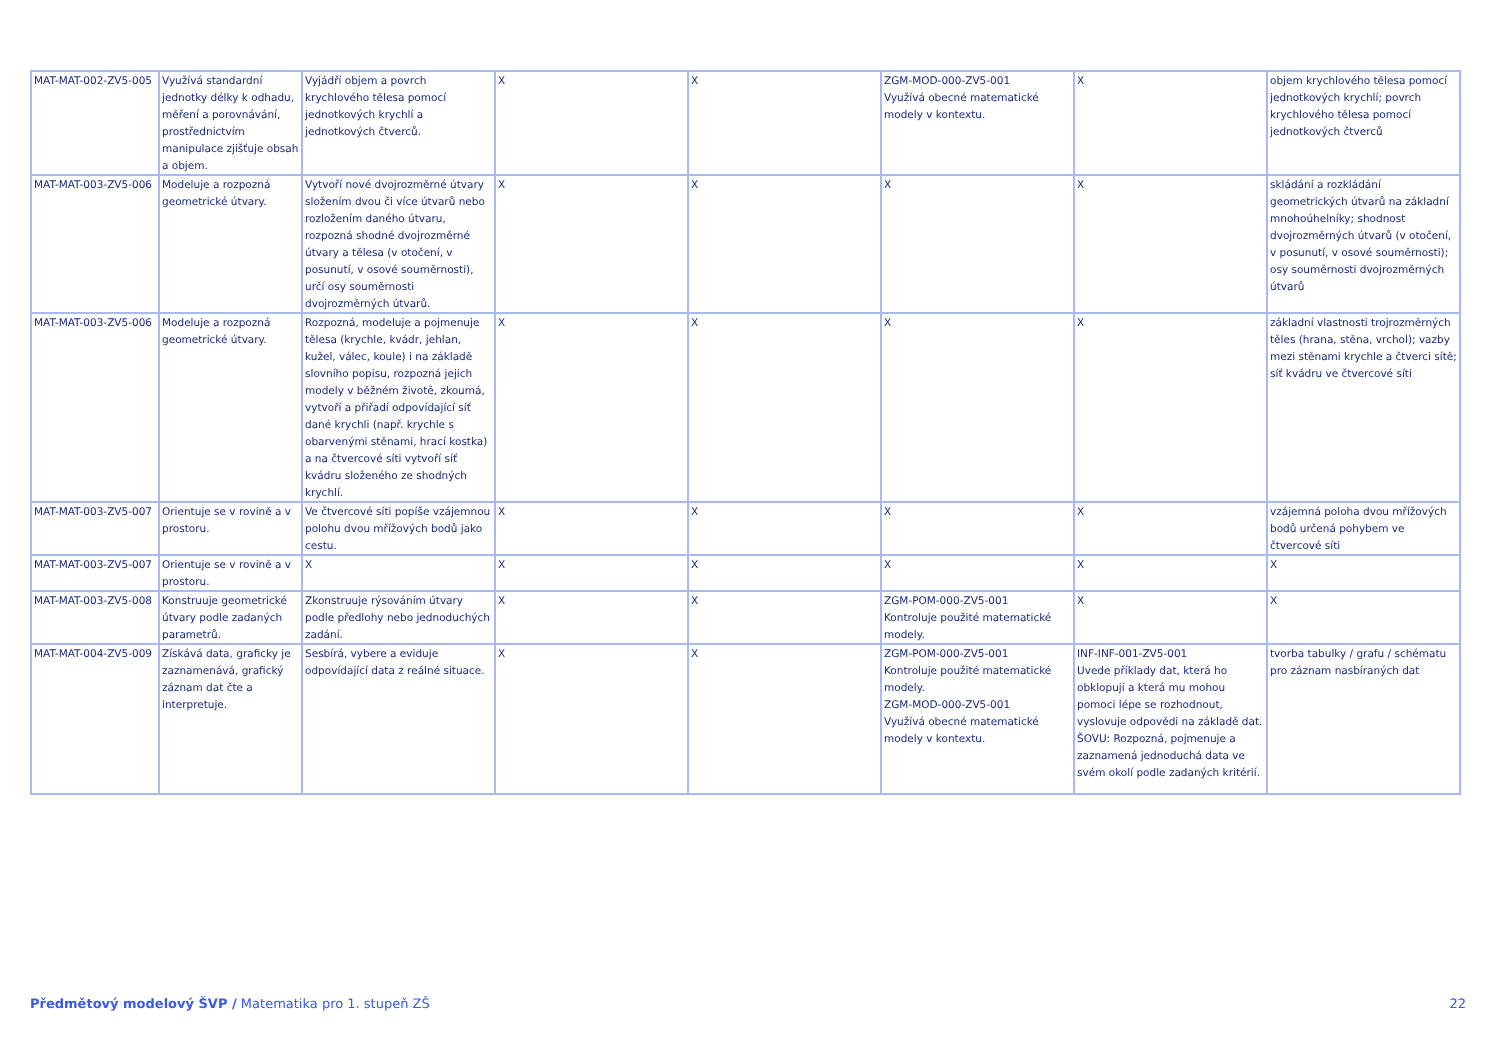| MAT-MAT-002-ZV5-005 | Využívá standardní jednotky délky k odhadu, měření a porovnávání, prostřednictvím manipulace zjišťuje obsah a objem. | Vyjádří objem a povrch krychlového tělesa pomocí jednotkových krychlí a jednotkových čtverců. | X | X | ZGM-MOD-000-ZV5-001 Využívá obecné matematické modely v kontextu. | X | objem krychlového tělesa pomocí jednotkových krychlí; povrch krychlového tělesa pomocí jednotkových čtverců |
| MAT-MAT-003-ZV5-006 | Modeluje a rozpozná geometrické útvary. | Vytvoří nové dvojrozměrné útvary složením dvou či více útvarů nebo rozložením daného útvaru, rozpozná shodné dvojrozměrné útvary a tělesa (v otočení, v posunutí, v osové souměrnosti), určí osy souměrnosti dvojrozměrných útvarů. | X | X | X | X | skládání a rozkládání geometrických útvarů na základní mnohoúhelníky; shodnost dvojrozměrných útvarů (v otočení, v posunutí, v osové souměrnosti); osy souměrnosti dvojrozměrných útvarů |
| MAT-MAT-003-ZV5-006 | Modeluje a rozpozná geometrické útvary. | Rozpozná, modeluje a pojmenuje tělesa (krychle, kvádr, jehlan, kužel, válec, koule) i na základě slovního popisu, rozpozná jejich modely v běžném životě, zkoumá, vytvoří a přiřadí odpovídající síť dané krychli (např. krychle s obarvenými stěnami, hrací kostka) a na čtvercové síti vytvoří síť kvádru složeného ze shodných krychlí. | X | X | X | X | základní vlastnosti trojrozměrných těles (hrana, stěna, vrchol); vazby mezi stěnami krychle a čtverci sítě; síť kvádru ve čtvercové síti |
| MAT-MAT-003-ZV5-007 | Orientuje se v rovině a v prostoru. | Ve čtvercové síti popíše vzájemnou polohu dvou mřížových bodů jako cestu. | X | X | X | X | vzájemná poloha dvou mřížových bodů určená pohybem ve čtvercové síti |
| MAT-MAT-003-ZV5-007 | Orientuje se v rovině a v prostoru. | X | X | X | X | X | X |
| MAT-MAT-003-ZV5-008 | Konstruuje geometrické útvary podle zadaných parametrů. | Zkonstruuje rýsováním útvary podle předlohy nebo jednoduchých zadání. | X | X | ZGM-POM-000-ZV5-001 Kontroluje použité matematické modely. | X | X |
| MAT-MAT-004-ZV5-009 | Získává data, graficky je zaznamenává, grafický záznam dat čte a interpretuje. | Sesbírá, vybere a eviduje odpovídající data z reálné situace. | X | X | ZGM-POM-000-ZV5-001 Kontroluje použité matematické modely. ZGM-MOD-000-ZV5-001 Využívá obecné matematické modely v kontextu. | INF-INF-001-ZV5-001 Uvede příklady dat, která ho obklopují a která mu mohou pomoci lépe se rozhodnout, vyslovuje odpovědi na základě dat. ŠOVU: Rozpozná, pojmenuje a zaznamená jednoduchá data ve svém okolí podle zadaných kritérií. | tvorba tabulky / grafu / schématu pro záznam nasbíraných dat |
Předmětový modelový ŠVP / Matematika pro 1. stupeň ZŠ
22